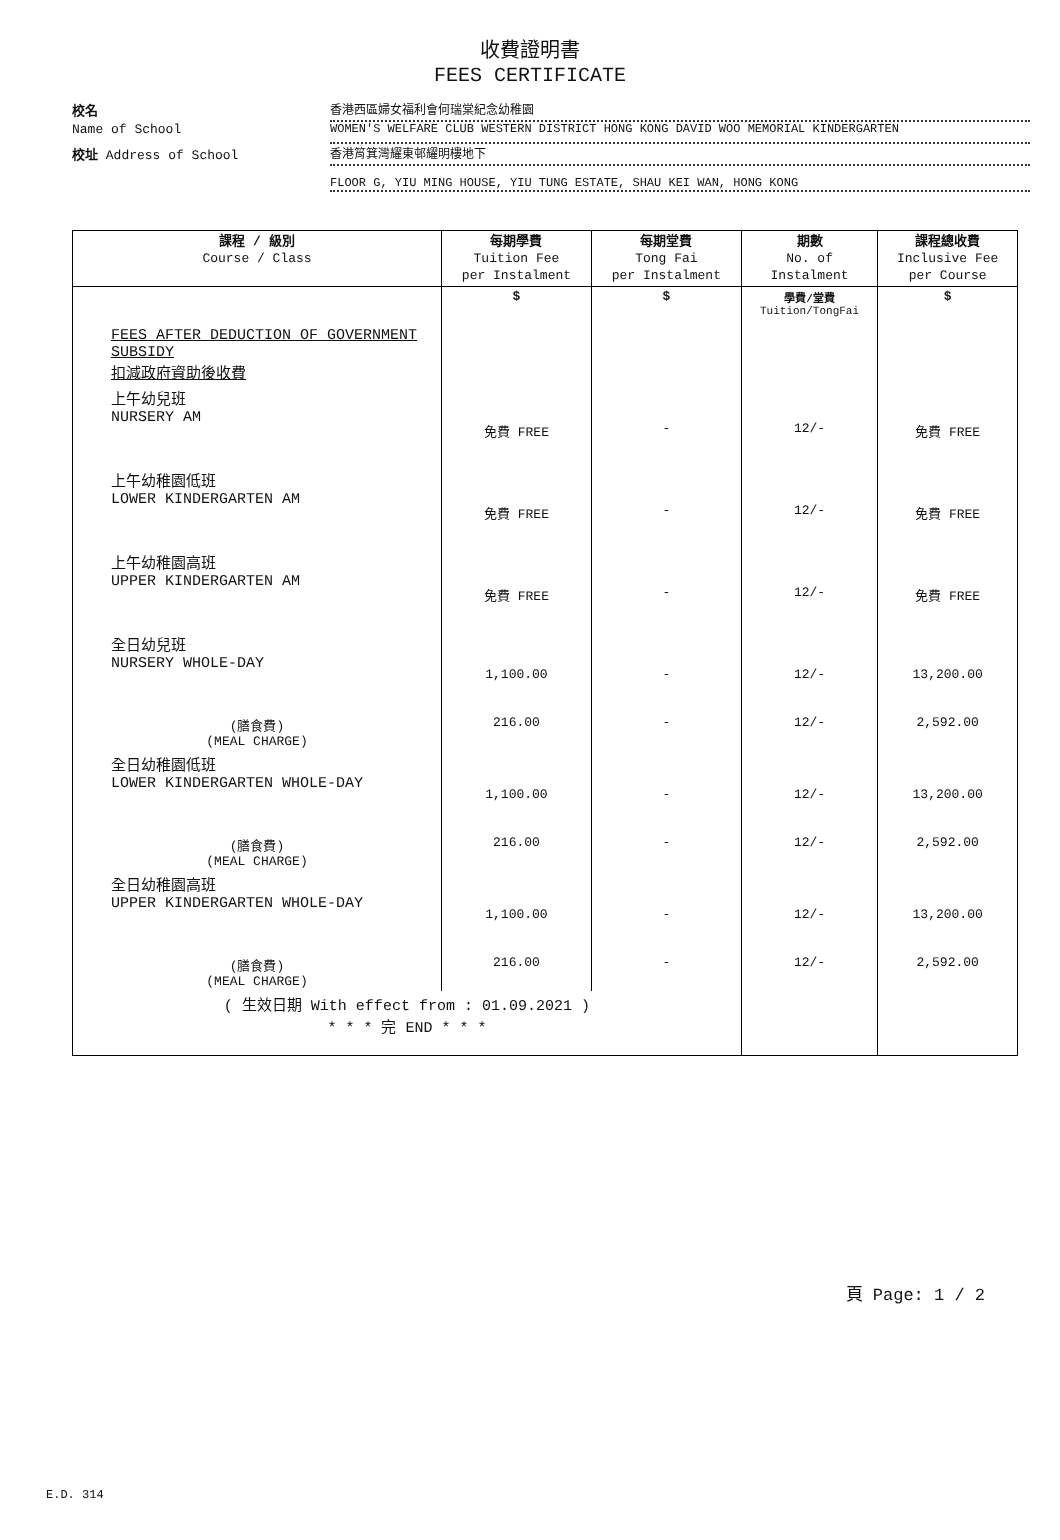收費證明書
FEES CERTIFICATE
校名 香港西區婦女福利會何瑞棠紀念幼稚園
Name of School WOMEN'S WELFARE CLUB WESTERN DISTRICT HONG KONG DAVID WOO MEMORIAL KINDERGARTEN
校址 Address of School 香港筲箕灣耀東邨耀明樓地下
FLOOR G, YIU MING HOUSE, YIU TUNG ESTATE, SHAU KEI WAN, HONG KONG
| 課程 / 級別 Course / Class | 每期學費 Tuition Fee per Instalment | 每期堂費 Tong Fai per Instalment | 期數 No. of Instalment | 課程總收費 Inclusive Fee per Course |
| --- | --- | --- | --- | --- |
| FEES AFTER DEDUCTION OF GOVERNMENT SUBSIDY 扣減政府資助後收費 | $ | $ | 學費/堂費 Tuition/TongFai | $ |
| 上午幼兒班 NURSERY AM | 免費 FREE | - | 12/- | 免費 FREE |
| 上午幼稚園低班 LOWER KINDERGARTEN AM | 免費 FREE | - | 12/- | 免費 FREE |
| 上午幼稚園高班 UPPER KINDERGARTEN AM | 免費 FREE | - | 12/- | 免費 FREE |
| 全日幼兒班 NURSERY WHOLE-DAY | 1,100.00 | - | 12/- | 13,200.00 |
| (膳食費) (MEAL CHARGE) | 216.00 | - | 12/- | 2,592.00 |
| 全日幼稚園低班 LOWER KINDERGARTEN WHOLE-DAY | 1,100.00 | - | 12/- | 13,200.00 |
| (膳食費) (MEAL CHARGE) | 216.00 | - | 12/- | 2,592.00 |
| 全日幼稚園高班 UPPER KINDERGARTEN WHOLE-DAY | 1,100.00 | - | 12/- | 13,200.00 |
| (膳食費) (MEAL CHARGE) | 216.00 | - | 12/- | 2,592.00 |
| ( 生效日期 With effect from : 01.09.2021 ) * * * 完 END * * * | | | | |
頁 Page: 1 / 2
E.D. 314